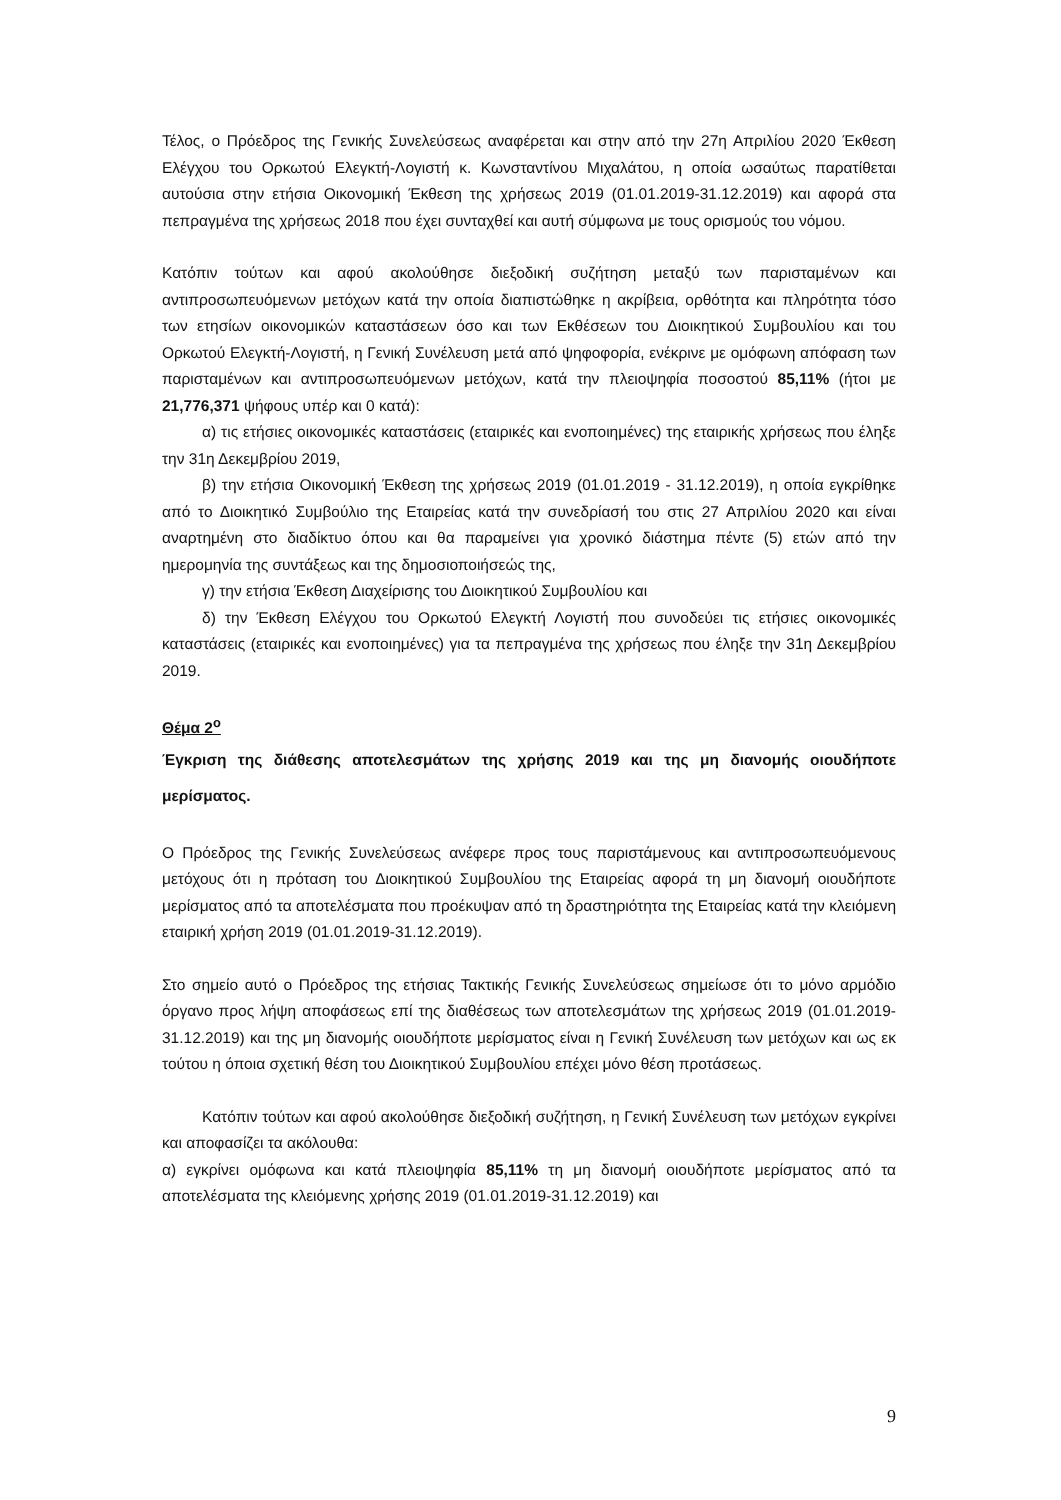Τέλος, ο Πρόεδρος της Γενικής Συνελεύσεως αναφέρεται και στην από την 27η Απριλίου 2020 Έκθεση Ελέγχου του Ορκωτού Ελεγκτή-Λογιστή κ. Κωνσταντίνου Μιχαλάτου, η οποία ωσαύτως παρατίθεται αυτούσια στην ετήσια Οικονομική Έκθεση της χρήσεως 2019 (01.01.2019-31.12.2019) και αφορά στα πεπραγμένα της χρήσεως 2018 που έχει συνταχθεί και αυτή σύμφωνα με τους ορισμούς του νόμου.
Κατόπιν τούτων και αφού ακολούθησε διεξοδική συζήτηση μεταξύ των παρισταμένων και αντιπροσωπευόμενων μετόχων κατά την οποία διαπιστώθηκε η ακρίβεια, ορθότητα και πληρότητα τόσο των ετησίων οικονομικών καταστάσεων όσο και των Εκθέσεων του Διοικητικού Συμβουλίου και του Ορκωτού Ελεγκτή-Λογιστή, η Γενική Συνέλευση μετά από ψηφοφορία, ενέκρινε με ομόφωνη απόφαση των παρισταμένων και αντιπροσωπευόμενων μετόχων, κατά την πλειοψηφία ποσοστού 85,11% (ήτοι με 21,776,371 ψήφους υπέρ και 0 κατά):
α) τις ετήσιες οικονομικές καταστάσεις (εταιρικές και ενοποιημένες) της εταιρικής χρήσεως που έληξε την 31η Δεκεμβρίου 2019,
β) την ετήσια Οικονομική Έκθεση της χρήσεως 2019 (01.01.2019 - 31.12.2019), η οποία εγκρίθηκε από το Διοικητικό Συμβούλιο της Εταιρείας κατά την συνεδρίασή του στις 27 Απριλίου 2020 και είναι αναρτημένη στο διαδίκτυο όπου και θα παραμείνει για χρονικό διάστημα πέντε (5) ετών από την ημερομηνία της συντάξεως και της δημοσιοποιήσεώς της,
γ) την ετήσια Έκθεση Διαχείρισης του Διοικητικού Συμβουλίου και
δ) την Έκθεση Ελέγχου του Ορκωτού Ελεγκτή Λογιστή που συνοδεύει τις ετήσιες οικονομικές καταστάσεις (εταιρικές και ενοποιημένες) για τα πεπραγμένα της χρήσεως που έληξε την 31η Δεκεμβρίου 2019.
Θέμα 2<sup>ο</sup>
Έγκριση της διάθεσης αποτελεσμάτων της χρήσης 2019 και της μη διανομής οιουδήποτε μερίσματος.
Ο Πρόεδρος της Γενικής Συνελεύσεως ανέφερε προς τους παριστάμενους και αντιπροσωπευόμενους μετόχους ότι η πρόταση του Διοικητικού Συμβουλίου της Εταιρείας αφορά τη μη διανομή οιουδήποτε μερίσματος από τα αποτελέσματα που προέκυψαν από τη δραστηριότητα της Εταιρείας κατά την κλειόμενη εταιρική χρήση 2019 (01.01.2019-31.12.2019).
Στο σημείο αυτό ο Πρόεδρος της ετήσιας Τακτικής Γενικής Συνελεύσεως σημείωσε ότι το μόνο αρμόδιο όργανο προς λήψη αποφάσεως επί της διαθέσεως των αποτελεσμάτων της χρήσεως 2019 (01.01.2019-31.12.2019) και της μη διανομής οιουδήποτε μερίσματος είναι η Γενική Συνέλευση των μετόχων και ως εκ τούτου η όποια σχετική θέση του Διοικητικού Συμβουλίου επέχει μόνο θέση προτάσεως.
Κατόπιν τούτων και αφού ακολούθησε διεξοδική συζήτηση, η Γενική Συνέλευση των μετόχων εγκρίνει και αποφασίζει τα ακόλουθα:
α) εγκρίνει ομόφωνα και κατά πλειοψηφία 85,11% τη μη διανομή οιουδήποτε μερίσματος από τα αποτελέσματα της κλειόμενης χρήσης 2019 (01.01.2019-31.12.2019) και
9